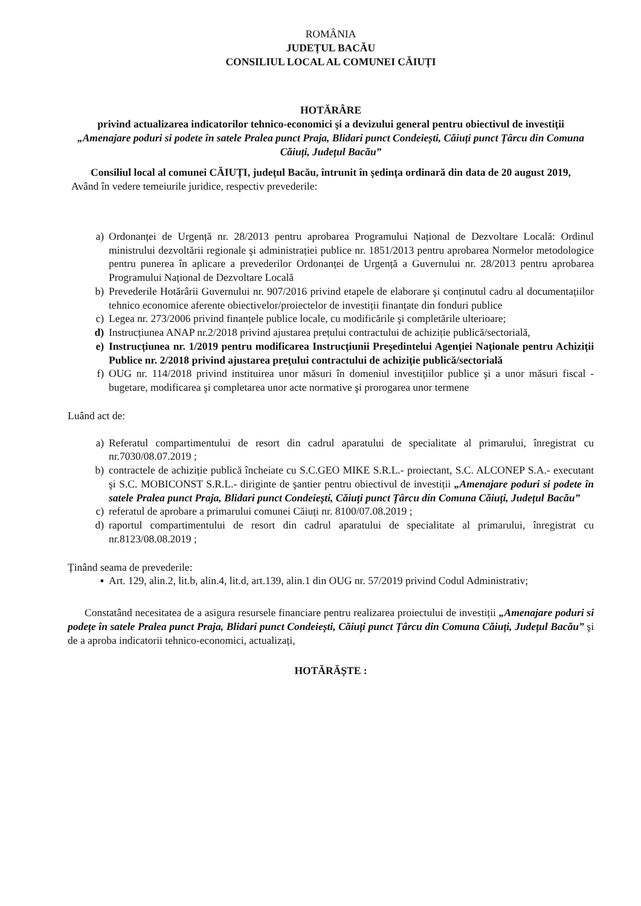ROMÂNIA
JUDEȚUL BACĂU
CONSILIUL LOCAL AL COMUNEI CĂIUȚI
HOTĂRÂRE
privind actualizarea indicatorilor tehnico-economici şi a devizului general pentru obiectivul de investiții
„Amenajare poduri si podete în satele Pralea punct Praja, Blidari punct Condeiești, Căiuți punct Țârcu din Comuna Căiuți, Județul Bacău”
Consiliul local al comunei CĂIUȚI, județul Bacău, întrunit în şedința ordinară din data de 20 august 2019,
Având în vedere temeiurile juridice, respectiv prevederile:
a) Ordonanței de Urgență nr. 28/2013 pentru aprobarea Programului Național de Dezvoltare Locală: Ordinul ministrului dezvoltării regionale şi administrației publice nr. 1851/2013 pentru aprobarea Normelor metodologice pentru punerea în aplicare a prevederilor Ordonanței de Urgență a Guvernului nr. 28/2013 pentru aprobarea Programului Național de Dezvoltare Locală
b) Prevederile Hotărârii Guvernului nr. 907/2016 privind etapele de elaborare şi conținutul cadru al documentațiilor tehnico economice aferente obiectivelor/proiectelor de investiții finanțate din fonduri publice
c) Legea nr. 273/2006 privind finanțele publice locale, cu modificările şi completările ulterioare;
d) Instrucțiunea ANAP nr.2/2018 privind ajustarea prețului contractului de achiziție publică/sectorială,
e) Instrucțiunea nr. 1/2019 pentru modificarea Instrucțiunii Preşedintelui Agenției Naționale pentru Achiziții Publice nr. 2/2018 privind ajustarea prețului contractului de achiziție publică/sectorială
f) OUG nr. 114/2018 privind instituirea unor măsuri în domeniul investițiilor publice şi a unor măsuri fiscal - bugetare, modificarea şi completarea unor acte normative şi prorogarea unor termene
Luând act de:
a) Referatul compartimentului de resort din cadrul aparatului de specialitate al primarului, înregistrat cu nr.7030/08.07.2019 ;
b) contractele de achiziție publică încheiate cu S.C.GEO MIKE S.R.L.- proiectant, S.C. ALCONEP S.A.- executant şi S.C. MOBICONST S.R.L.- diriginte de şantier pentru obiectivul de investiții „Amenajare poduri si podete în satele Pralea punct Praja, Blidari punct Condeiești, Căiuți punct Țârcu din Comuna Căiuți, Județul Bacău”
c) referatul de aprobare a primarului comunei Căiuți nr. 8100/07.08.2019 ;
d) raportul compartimentului de resort din cadrul aparatului de specialitate al primarului, înregistrat cu nr.8123/08.08.2019 ;
Ținând seama de prevederile:
▪ Art. 129, alin.2, lit.b, alin.4, lit.d, art.139, alin.1 din OUG nr. 57/2019 privind Codul Administrativ;
Constatând necesitatea de a asigura resursele financiare pentru realizarea proiectului de investiții „Amenajare poduri si podețe în satele Pralea punct Praja, Blidari punct Condeiești, Căiuți punct Țârcu din Comuna Căiuți, Județul Bacău” şi de a aproba indicatorii tehnico-economici, actualizați,
HOTĂRĂȘTE :